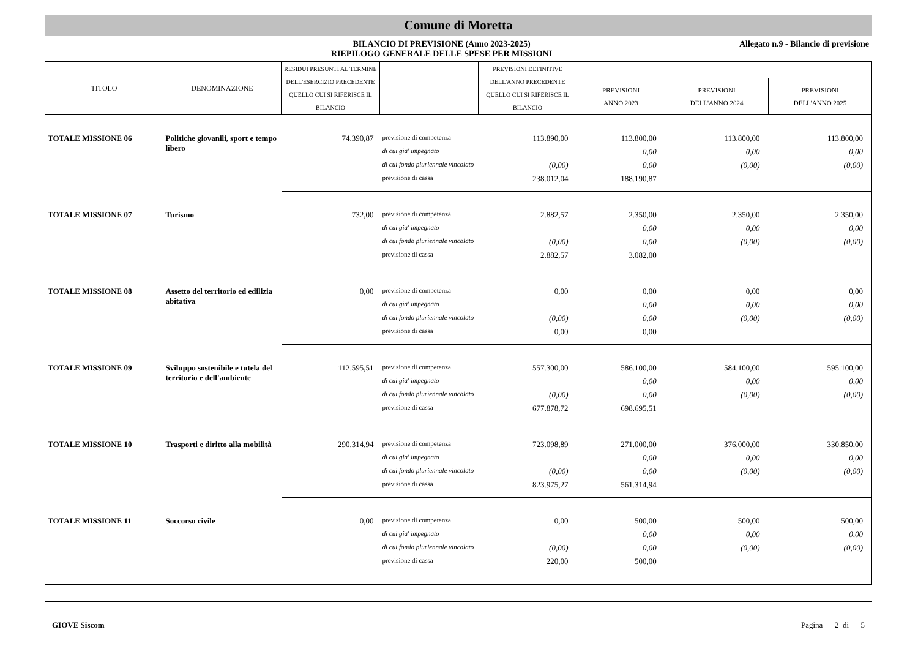Comune di Moretta
BILANCIO DI PREVISIONE (Anno 2023-2025)
RIEPILOGO GENERALE DELLE SPESE PER MISSIONI
Allegato n.9 - Bilancio di previsione
| TITOLO | DENOMINAZIONE | RESIDUI PRESUNTI AL TERMINE DELL'ESERCIZIO PRECEDENTE QUELLO CUI SI RIFERISCE IL BILANCIO | | PREVISIONI DEFINITIVE DELL'ANNO PRECEDENTE QUELLO CUI SI RIFERISCE IL BILANCIO | | | |
| --- | --- | --- | --- | --- | --- | --- | --- |
| | | | | | PREVISIONI ANNO 2023 | PREVISIONI DELL'ANNO 2024 | PREVISIONI DELL'ANNO 2025 |
| TOTALE MISSIONE 06 | Politiche giovanili, sport e tempo libero | 74.390,87 | previsione di competenza | 113.890,00 | 113.800,00 | 113.800,00 | 113.800,00 |
| | | | di cui gia' impegnato | | 0,00 | 0,00 | 0,00 |
| | | | di cui fondo pluriennale vincolato | (0,00) | 0,00 | (0,00) | (0,00) |
| | | | previsione di cassa | 238.012,04 | 188.190,87 | | |
| TOTALE MISSIONE 07 | Turismo | 732,00 | previsione di competenza | 2.882,57 | 2.350,00 | 2.350,00 | 2.350,00 |
| | | | di cui gia' impegnato | | 0,00 | 0,00 | 0,00 |
| | | | di cui fondo pluriennale vincolato | (0,00) | 0,00 | (0,00) | (0,00) |
| | | | previsione di cassa | 2.882,57 | 3.082,00 | | |
| TOTALE MISSIONE 08 | Assetto del territorio ed edilizia abitativa | 0,00 | previsione di competenza | 0,00 | 0,00 | 0,00 | 0,00 |
| | | | di cui gia' impegnato | | 0,00 | 0,00 | 0,00 |
| | | | di cui fondo pluriennale vincolato | (0,00) | 0,00 | (0,00) | (0,00) |
| | | | previsione di cassa | 0,00 | 0,00 | | |
| TOTALE MISSIONE 09 | Sviluppo sostenibile e tutela del territorio e dell'ambiente | 112.595,51 | previsione di competenza | 557.300,00 | 586.100,00 | 584.100,00 | 595.100,00 |
| | | | di cui gia' impegnato | | 0,00 | 0,00 | 0,00 |
| | | | di cui fondo pluriennale vincolato | (0,00) | 0,00 | (0,00) | (0,00) |
| | | | previsione di cassa | 677.878,72 | 698.695,51 | | |
| TOTALE MISSIONE 10 | Trasporti e diritto alla mobilità | 290.314,94 | previsione di competenza | 723.098,89 | 271.000,00 | 376.000,00 | 330.850,00 |
| | | | di cui gia' impegnato | | 0,00 | 0,00 | 0,00 |
| | | | di cui fondo pluriennale vincolato | (0,00) | 0,00 | (0,00) | (0,00) |
| | | | previsione di cassa | 823.975,27 | 561.314,94 | | |
| TOTALE MISSIONE 11 | Soccorso civile | 0,00 | previsione di competenza | 0,00 | 500,00 | 500,00 | 500,00 |
| | | | di cui gia' impegnato | | 0,00 | 0,00 | 0,00 |
| | | | di cui fondo pluriennale vincolato | (0,00) | 0,00 | (0,00) | (0,00) |
| | | | previsione di cassa | 220,00 | 500,00 | | |
GIOVE Siscom Pagina 2 di 5